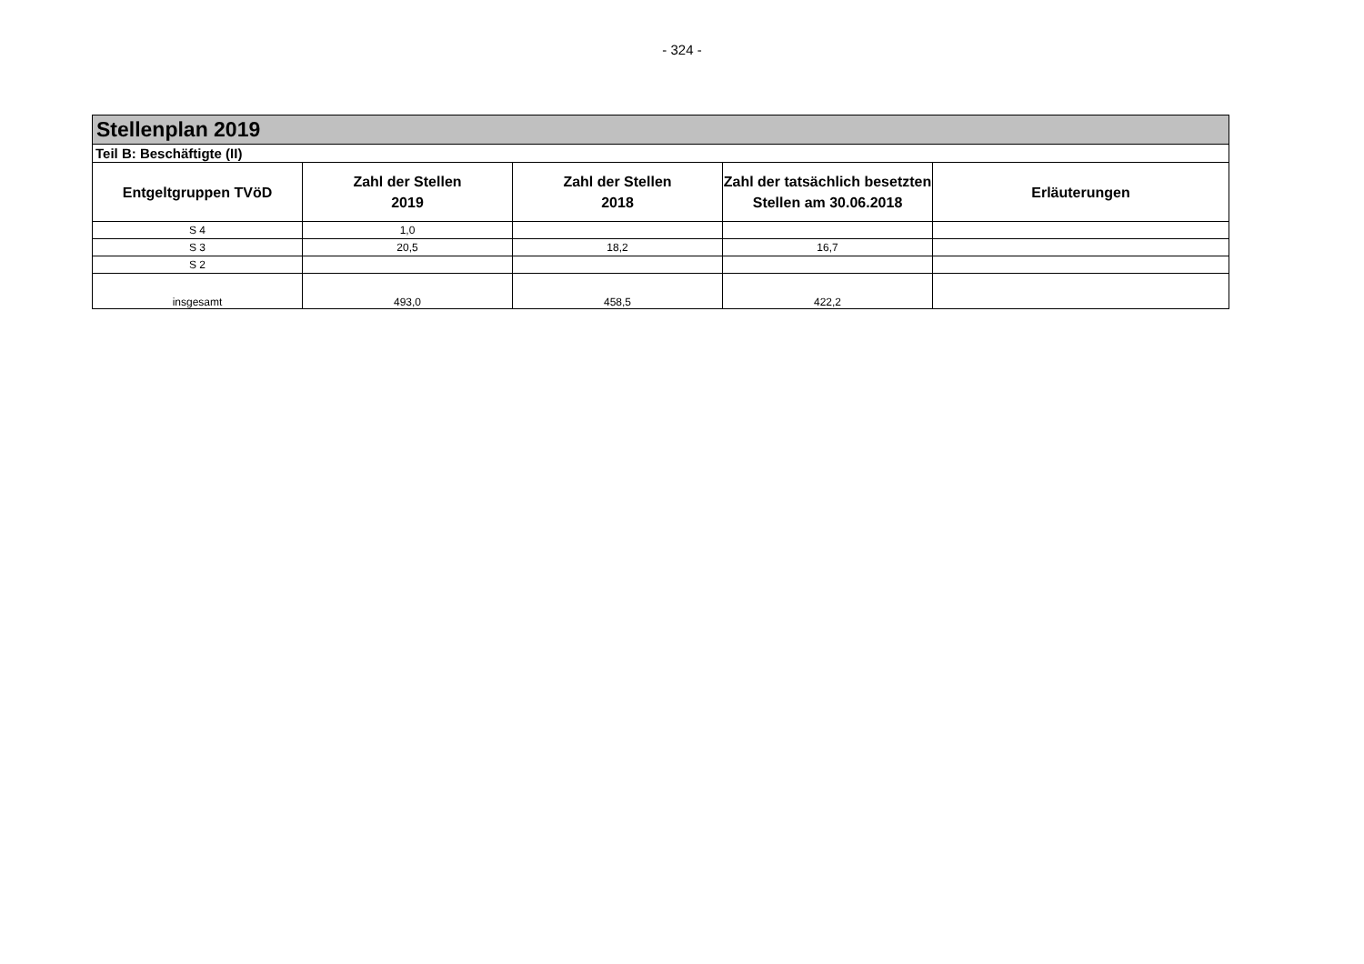- 324 -
| Stellenplan 2019 | | | | |
| Teil B: Beschäftigte (II) | | | | |
| Entgeltgruppen TVöD | Zahl der Stellen 2019 | Zahl der Stellen 2018 | Zahl der tatsächlich besetzten Stellen am 30.06.2018 | Erläuterungen |
| S 4 | 1,0 | | | |
| S 3 | 20,5 | 18,2 | 16,7 | |
| S 2 | | | | |
| insgesamt | 493,0 | 458,5 | 422,2 | |